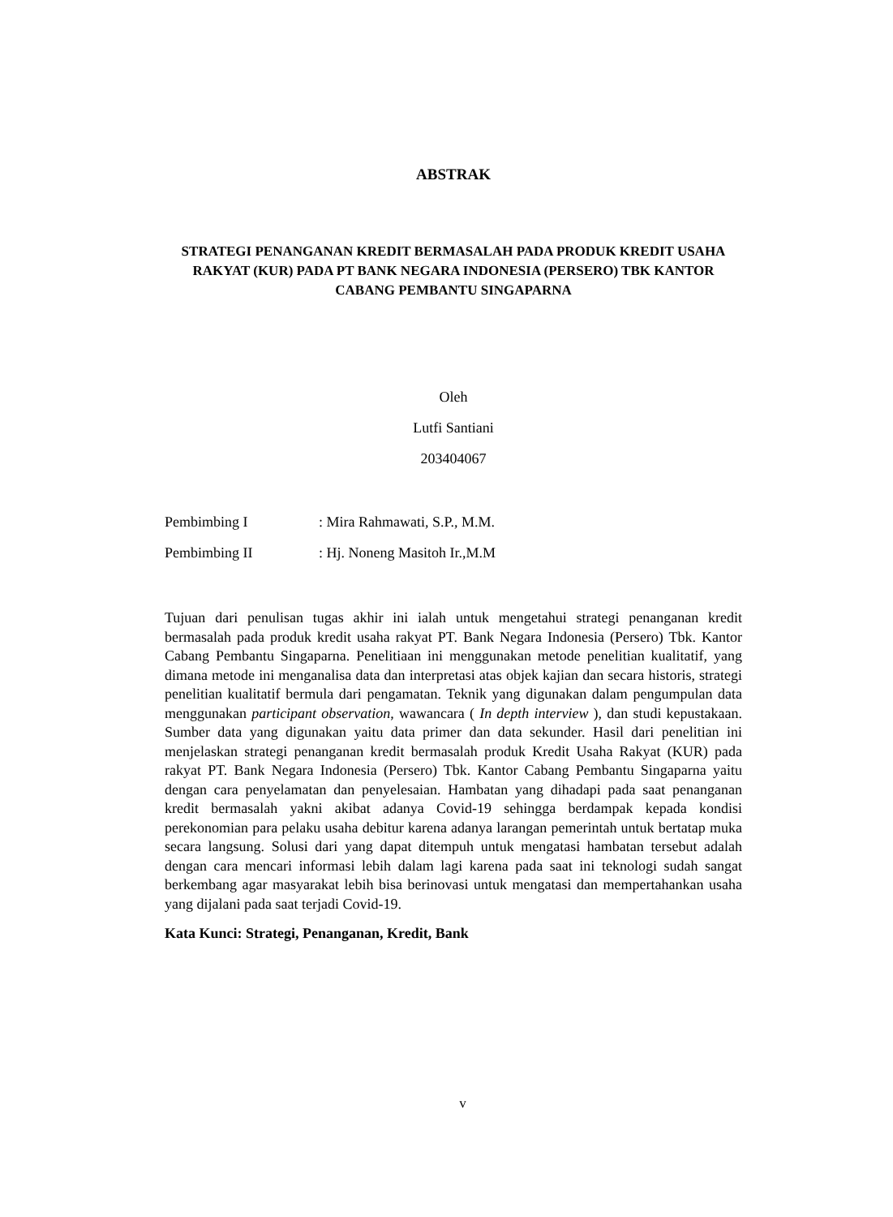ABSTRAK
STRATEGI PENANGANAN KREDIT BERMASALAH PADA PRODUK KREDIT USAHA RAKYAT (KUR) PADA PT BANK NEGARA INDONESIA (PERSERO) TBK KANTOR CABANG PEMBANTU SINGAPARNA
Oleh
Lutfi Santiani
203404067
| Pembimbing I | : Mira Rahmawati, S.P., M.M. |
| Pembimbing II | : Hj. Noneng Masitoh Ir.,M.M |
Tujuan dari penulisan tugas akhir ini ialah untuk mengetahui strategi penanganan kredit bermasalah pada produk kredit usaha rakyat PT. Bank Negara Indonesia (Persero) Tbk. Kantor Cabang Pembantu Singaparna. Penelitiaan ini menggunakan metode penelitian kualitatif, yang dimana metode ini menganalisa data dan interpretasi atas objek kajian dan secara historis, strategi penelitian kualitatif bermula dari pengamatan. Teknik yang digunakan dalam pengumpulan data menggunakan participant observation, wawancara ( In depth interview ), dan studi kepustakaan. Sumber data yang digunakan yaitu data primer dan data sekunder. Hasil dari penelitian ini menjelaskan strategi penanganan kredit bermasalah produk Kredit Usaha Rakyat (KUR) pada rakyat PT. Bank Negara Indonesia (Persero) Tbk. Kantor Cabang Pembantu Singaparna yaitu dengan cara penyelamatan dan penyelesaian. Hambatan yang dihadapi pada saat penanganan kredit bermasalah yakni akibat adanya Covid-19 sehingga berdampak kepada kondisi perekonomian para pelaku usaha debitur karena adanya larangan pemerintah untuk bertatap muka secara langsung. Solusi dari yang dapat ditempuh untuk mengatasi hambatan tersebut adalah dengan cara mencari informasi lebih dalam lagi karena pada saat ini teknologi sudah sangat berkembang agar masyarakat lebih bisa berinovasi untuk mengatasi dan mempertahankan usaha yang dijalani pada saat terjadi Covid-19.
Kata Kunci: Strategi, Penanganan, Kredit, Bank
v